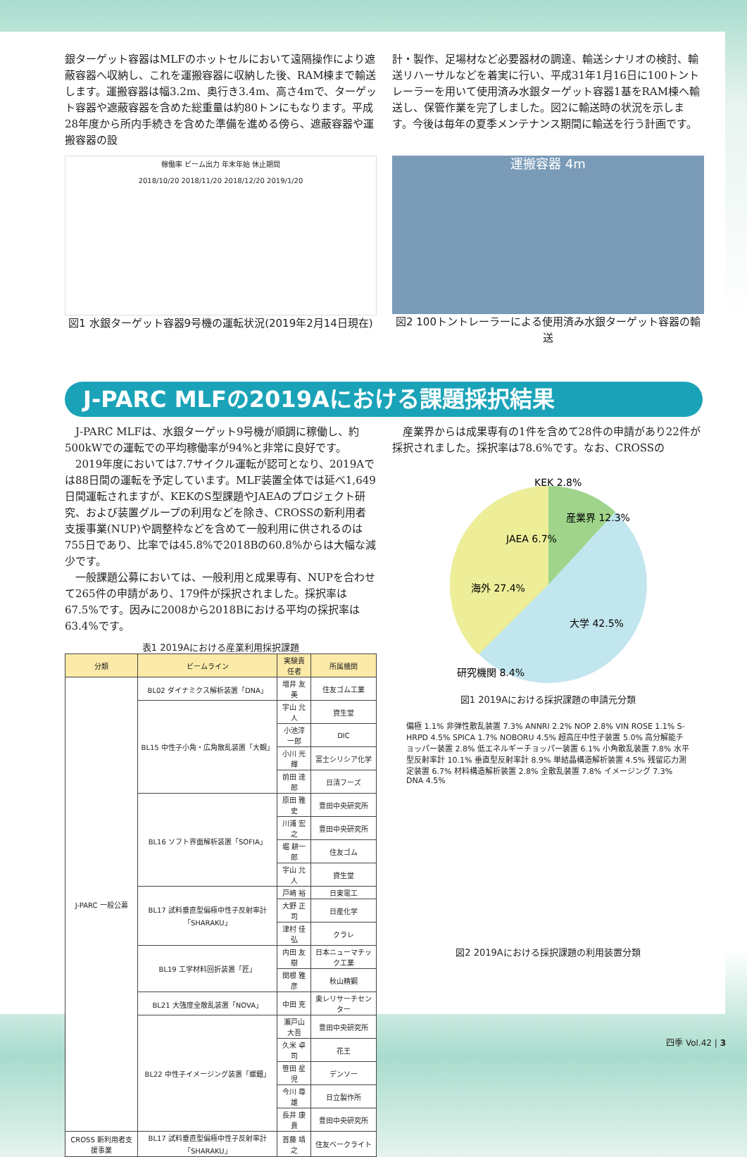銀ターゲット容器はMLFのホットセルにおいて遠隔操作により遮蔽容器へ収納し、これを運搬容器に収納した後、RAM棟まで輸送します。運搬容器は幅3.2m、奥行き3.4m、高さ4mで、ターゲット容器や遮蔽容器を含めた総重量は約80トンにもなります。平成28年度から所内手続きを含めた準備を進める傍ら、遮蔽容器や運搬容器の設
計・製作、足場材など必要器材の調達、輸送シナリオの検討、輸送リハーサルなどを着実に行い、平成31年1月16日に100トントレーラーを用いて使用済み水銀ターゲット容器1基をRAM棟へ輸送し、保管作業を完了しました。図2に輸送時の状況を示します。今後は毎年の夏季メンテナンス期間に輸送を行う計画です。
稼働率 ビーム出力 年末年始 休止期間
2018/10/20 2018/11/20 2018/12/20 2019/1/20
図1 水銀ターゲット容器9号機の運転状況(2019年2月14日現在)
運搬容器 4m
図2 100トントレーラーによる使用済み水銀ターゲット容器の輸送
J-PARC MLFの2019Aにおける課題採択結果
　J-PARC MLFは、水銀ターゲット9号機が順調に稼働し、約500kWでの運転での平均稼働率が94%と非常に良好です。
　2019年度においては7.7サイクル運転が認可となり、2019Aでは88日間の運転を予定しています。MLF装置全体では延べ1,649日間運転されますが、KEKのS型課題やJAEAのプロジェクト研究、および装置グループの利用などを除き、CROSSの新利用者支援事業(NUP)や調整枠などを含めて一般利用に供されるのは755日であり、比率では45.8%で2018Bの60.8%からは大幅な減少です。
　一般課題公募においては、一般利用と成果専有、NUPを合わせて265件の申請があり、179件が採択されました。採択率は67.5%です。因みに2008から2018Bにおける平均の採択率は63.4%です。
表1 2019Aにおける産業利用採択課題
| 分類 | ビームライン | 実験責任者 | 所属機関 |
| --- | --- | --- | --- |
| J-PARC 一般公募 | BL02 ダイナミクス解析装置「DNA」 | 増井 友美 | 住友ゴム工業 |
| | BL15 中性子小角・広角散乱装置「大観」 | 宇山 允人 | 資生堂 |
| | | 小池淳一郎 | DIC |
| | | 小川 光輝 | 富士シリシア化学 |
| | | 前田 達郎 | 日清フーズ |
| | BL16 ソフト界面解析装置「SOFIA」 | 原田 雅史 | 豊田中央研究所 |
| | | 川浦 宏之 | 豊田中央研究所 |
| | | 堀 耕一郎 | 住友ゴム |
| | | 宇山 允人 | 資生堂 |
| | BL17 試料垂直型偏極中性子反射率計「SHARAKU」 | 戸崎 裕 | 日東電工 |
| | | 大野 正司 | 日産化学 |
| | | 津村 佳弘 | クラレ |
| | BL19 工学材料回折装置「匠」 | 内田 友樹 | 日本ニューマチック工業 |
| | | 関根 雅彦 | 秋山精鋼 |
| | BL21 大強度全散乱装置「NOVA」 | 中田 克 | 東レリサーチセンター |
| | BL22 中性子イメージング装置「螺鈿」 | 瀬戸山大吾 | 豊田中央研究所 |
| | | 久米 卓司 | 花王 |
| | | 笹田 星児 | デンソー |
| | | 今川 尊雄 | 日立製作所 |
| | | 長井 康貴 | 豊田中央研究所 |
| CROSS 新利用者支援事業 | BL17 試料垂直型偏極中性子反射率計「SHARAKU」 | 首藤 靖之 | 住友ベークライト |
　産業界からは成果専有の1件を含めて28件の申請があり22件が採択されました。採択率は78.6%です。なお、CROSSの
KEK 2.8%
産業界 12.3%
海外 27.4%
JAEA 6.7%
大学 42.5%
研究機関 8.4%
図1 2019Aにおける採択課題の申請元分類
偏極 1.1% 非弾性散乱装置 7.3% ANNRI 2.2% NOP 2.8% VIN ROSE 1.1% S-HRPD 4.5% SPICA 1.7% NOBORU 4.5% 超高圧中性子装置 5.0% 高分解能チョッパー装置 2.8% 低エネルギーチョッパー装置 6.1% 小角散乱装置 7.8% 水平型反射率計 10.1% 垂直型反射率計 8.9% 単結晶構造解析装置 4.5% 残留応力測定装置 6.7% 材料構造解析装置 2.8% 全散乱装置 7.8% イメージング 7.3% DNA 4.5%
図2 2019Aにおける採択課題の利用装置分類
四季 Vol.42 | 3